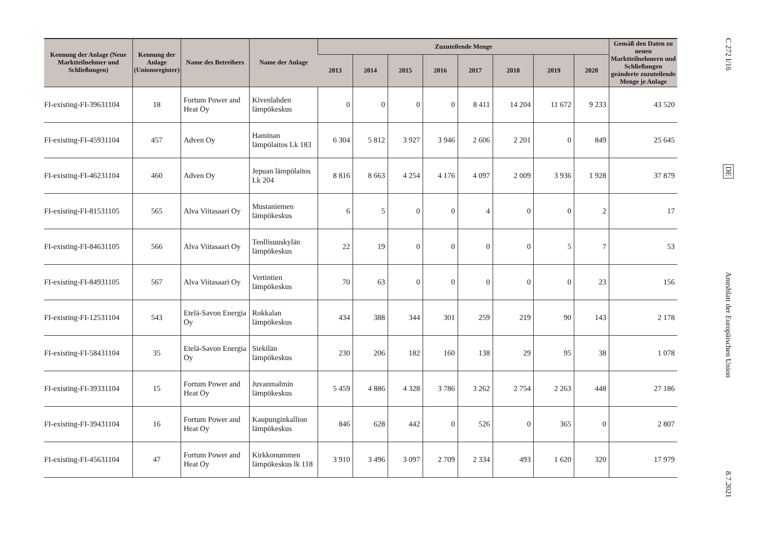| Kennung der Anlage (Neue Marktteilnehmer und Schließungen) | Kennung der Anlage (Unionsregister) | Name des Betreibers | Name der Anlage | Zuzuteilende Menge | | | | | | | | Gemäß den Daten zu neuen Marktteilnehmern und Schließungen geänderte zuzuteilende Menge je Anlage |
| --- | --- | --- | --- | --- | --- | --- | --- | --- | --- | --- | --- | --- |
| | | | | 2013 | 2014 | 2015 | 2016 | 2017 | 2018 | 2019 | 2020 | |
| FI-existing-FI-39631104 | 18 | Fortum Power and Heat Oy | Kivenlahden lämpökeskus | 0 | 0 | 0 | 0 | 8 411 | 14 204 | 11 672 | 9 233 | 43 520 |
| FI-existing-FI-45931104 | 457 | Adven Oy | Haminan lämpölaitos Lk 183 | 6 304 | 5 812 | 3 927 | 3 946 | 2 606 | 2 201 | 0 | 849 | 25 645 |
| FI-existing-FI-46231104 | 460 | Adven Oy | Jepuan lämpölaitos Lk 204 | 8 816 | 8 663 | 4 254 | 4 176 | 4 097 | 2 009 | 3 936 | 1 928 | 37 879 |
| FI-existing-FI-81531105 | 565 | Alva Viitasaari Oy | Mustaniemen lämpökeskus | 6 | 5 | 0 | 0 | 4 | 0 | 0 | 2 | 17 |
| FI-existing-FI-84631105 | 566 | Alva Viitasaari Oy | Teollisuuskylän lämpökeskus | 22 | 19 | 0 | 0 | 0 | 0 | 5 | 7 | 53 |
| FI-existing-FI-84931105 | 567 | Alva Viitasaari Oy | Vertintien lämpökeskus | 70 | 63 | 0 | 0 | 0 | 0 | 0 | 23 | 156 |
| FI-existing-FI-12531104 | 543 | Etelä-Savon Energia Oy | Rokkalan lämpökeskus | 434 | 388 | 344 | 301 | 259 | 219 | 90 | 143 | 2 178 |
| FI-existing-FI-58431104 | 35 | Etelä-Savon Energia Oy | Siekilän lämpökeskus | 230 | 206 | 182 | 160 | 138 | 29 | 95 | 38 | 1 078 |
| FI-existing-FI-39331104 | 15 | Fortum Power and Heat Oy | Juvanmalmin lämpökeskus | 5 459 | 4 886 | 4 328 | 3 786 | 3 262 | 2 754 | 2 263 | 448 | 27 186 |
| FI-existing-FI-39431104 | 16 | Fortum Power and Heat Oy | Kaupunginkallion lämpökeskus | 846 | 628 | 442 | 0 | 526 | 0 | 365 | 0 | 2 807 |
| FI-existing-FI-45631104 | 47 | Fortum Power and Heat Oy | Kirkkonummen lämpökeskus lk 118 | 3 910 | 3 496 | 3 097 | 2 709 | 2 334 | 493 | 1 620 | 320 | 17 979 |
C 272 I/16
DE
Amtsblatt der Europäischen Union
8.7.2021